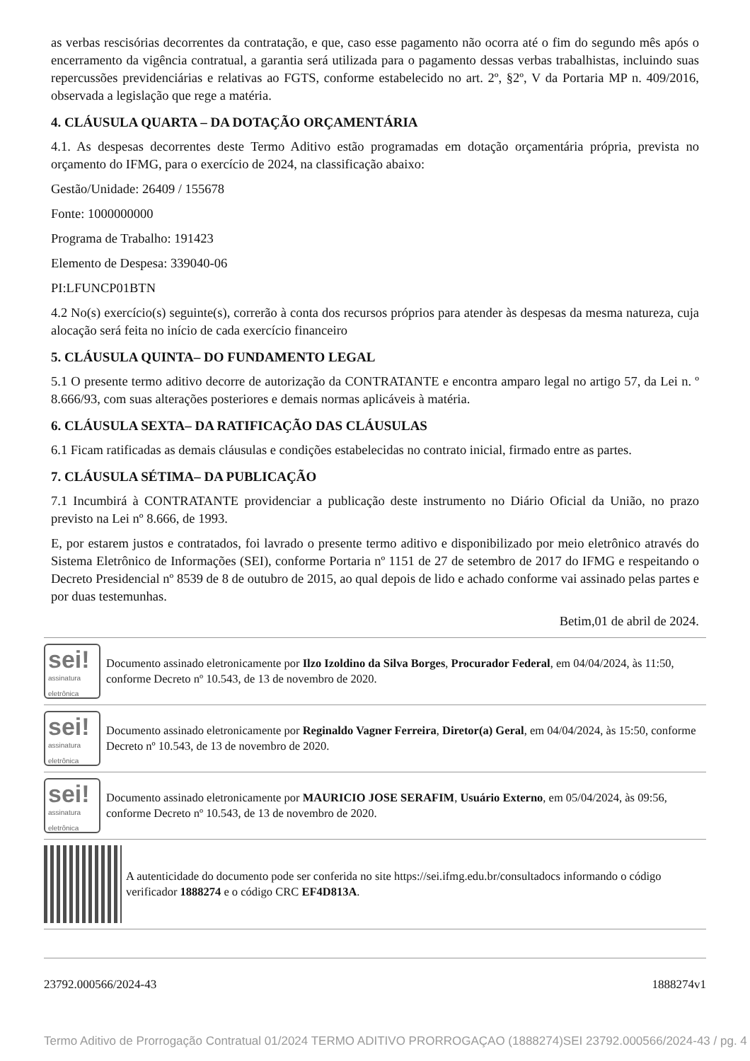as verbas rescisórias decorrentes da contratação, e que, caso esse pagamento não ocorra até o fim do segundo mês após o encerramento da vigência contratual, a garantia será utilizada para o pagamento dessas verbas trabalhistas, incluindo suas repercussões previdenciárias e relativas ao FGTS, conforme estabelecido no art. 2º, §2º, V da Portaria MP n. 409/2016, observada a legislação que rege a matéria.
4. CLÁUSULA QUARTA – DA DOTAÇÃO ORÇAMENTÁRIA
4.1. As despesas decorrentes deste Termo Aditivo estão programadas em dotação orçamentária própria, prevista no orçamento do IFMG, para o exercício de 2024, na classificação abaixo:
Gestão/Unidade: 26409 / 155678
Fonte: 1000000000
Programa de Trabalho: 191423
Elemento de Despesa: 339040-06
PI:LFUNCP01BTN
4.2 No(s) exercício(s) seguinte(s), correrão à conta dos recursos próprios para atender às despesas da mesma natureza, cuja alocação será feita no início de cada exercício financeiro
5. CLÁUSULA QUINTA– DO FUNDAMENTO LEGAL
5.1 O presente termo aditivo decorre de autorização da CONTRATANTE e encontra amparo legal no artigo 57, da Lei n. º 8.666/93, com suas alterações posteriores e demais normas aplicáveis à matéria.
6. CLÁUSULA SEXTA– DA RATIFICAÇÃO DAS CLÁUSULAS
6.1 Ficam ratificadas as demais cláusulas e condições estabelecidas no contrato inicial, firmado entre as partes.
7. CLÁUSULA SÉTIMA– DA PUBLICAÇÃO
7.1 Incumbirá à CONTRATANTE providenciar a publicação deste instrumento no Diário Oficial da União, no prazo previsto na Lei nº 8.666, de 1993.
E, por estarem justos e contratados, foi lavrado o presente termo aditivo e disponibilizado por meio eletrônico através do Sistema Eletrônico de Informações (SEI), conforme Portaria nº 1151 de 27 de setembro de 2017 do IFMG e respeitando o Decreto Presidencial nº 8539 de 8 de outubro de 2015, ao qual depois de lido e achado conforme vai assinado pelas partes e por duas testemunhas.
Betim,01 de abril de 2024.
sei!
assinatura eletrônica
Documento assinado eletronicamente por Ilzo Izoldino da Silva Borges, Procurador Federal, em 04/04/2024, às 11:50, conforme Decreto nº 10.543, de 13 de novembro de 2020.
sei!
assinatura eletrônica
Documento assinado eletronicamente por Reginaldo Vagner Ferreira, Diretor(a) Geral, em 04/04/2024, às 15:50, conforme Decreto nº 10.543, de 13 de novembro de 2020.
sei!
assinatura eletrônica
Documento assinado eletronicamente por MAURICIO JOSE SERAFIM, Usuário Externo, em 05/04/2024, às 09:56, conforme Decreto nº 10.543, de 13 de novembro de 2020.
A autenticidade do documento pode ser conferida no site https://sei.ifmg.edu.br/consultadocs informando o código verificador 1888274 e o código CRC EF4D813A.
23792.000566/2024-43 1888274v1
Termo Aditivo de Prorrogação Contratual 01/2024 TERMO ADITIVO PRORROGAÇAO (1888274) SEI 23792.000566/2024-43 / pg. 4